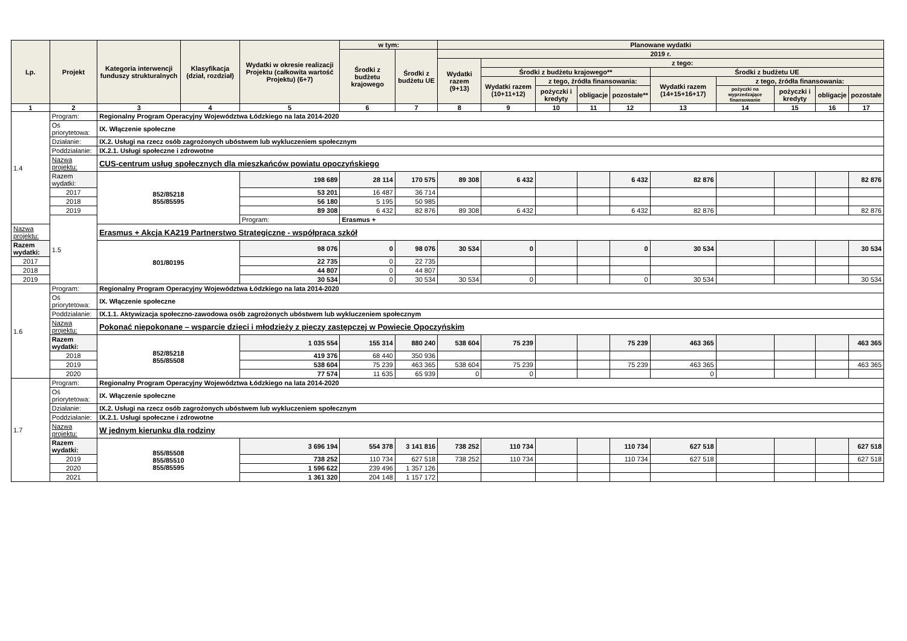| Lp. | Projekt | Kategoria interwencji funduszy strukturalnych | Klasyfikacja (dział, rozdział) | Wydatki w okresie realizacji Projektu (całkowita wartość Projektu) (6+7) | w tym: | | Planowane wydatki | | | | | | | | | |
| --- | --- | --- | --- | --- | --- | --- | --- | --- | --- | --- | --- | --- | --- | --- | --- | --- |
| | | | | | Środki z budżetu krajowego | Środki z budżetu UE | 2019 r. | | | | | | | | | |
| | | | | | | | Wydatki razem (9+13) | z tego: | | | | | | | | |
| | | | | | | | | Środki z budżetu krajowego** | | | | Środki z budżetu UE | | | | |
| | | | | | | | | Wydatki razem (10+11+12) | z tego, źródła finansowania: | | | Wydatki razem (14+15+16+17) | z tego, źródła finansowania: | | | |
| | | | | | | | | | pożyczki i kredyty | obligacje | pozostałe** | | pożyczki na wyprzedzające finansowanie | pożyczki i kredyty | obligacje | pozostałe |
| 1 | 2 | 3 | 4 | 5 | 6 | 7 | 8 | 9 | 10 | 11 | 12 | 13 | 14 | 15 | 16 | 17 |
| 1.4 | Program: | Regionalny Program Operacyjny Województwa Łódzkiego na lata 2014-2020 | | | | | | | | | | | | | | |
| | Oś priorytetowa: | IX. Włączenie społeczne | | | | | | | | | | | | | | |
| | Działanie: | IX.2. Usługi na rzecz osób zagrożonych ubóstwem lub wykluczeniem społecznym | | | | | | | | | | | | | | |
| | Poddziałanie: | IX.2.1. Usługi społeczne i zdrowotne | | | | | | | | | | | | | | |
| | Nazwa projektu: | CUS-centrum usług społecznych dla mieszkańców powiatu opoczyńskiego | | | | | | | | | | | | | | |
| | Razem wydatki: | 852/85218 855/85595 | | 198 689 | 28 114 | 170 575 | 89 308 | 6 432 | | | 6 432 | 82 876 | | | | 82 876 |
| | 2017 | | | 53 201 | 16 487 | 36 714 | | | | | | | | | | |
| | 2018 | | | 56 180 | 5 195 | 50 985 | | | | | | | | | | |
| | 2019 | | | 89 308 | 6 432 | 82 876 | 89 308 | 6 432 | | | 6 432 | 82 876 | | | | 82 876 |
| | 1.5 | | | Program: | Erasmus + | | | | | | | | | | | |
| Nazwa projektu: | | Erasmus + Akcja KA219 Partnerstwo Strategiczne - współpraca szkół | | | | | | | | | | | | | | |
| Razem wydatki: | | 801/80195 | | 98 076 | 0 | 98 076 | 30 534 | 0 | | | 0 | 30 534 | | | | 30 534 |
| 2017 | | | | 22 735 | 0 | 22 735 | | | | | | | | | | |
| 2018 | | | | 44 807 | 0 | 44 807 | | | | | | | | | | |
| 2019 | | | | 30 534 | 0 | 30 534 | 30 534 | 0 | | | 0 | 30 534 | | | | 30 534 |
| 1.6 | Program: | Regionalny Program Operacyjny Województwa Łódzkiego na lata 2014-2020 | | | | | | | | | | | | | | |
| | Oś priorytetowa: | IX. Włączenie społeczne | | | | | | | | | | | | | | |
| | Poddziałanie: | IX.1.1. Aktywizacja społeczno-zawodowa osób zagrożonych ubóstwem lub wykluczeniem społecznym | | | | | | | | | | | | | | |
| | Nazwa projektu: | Pokonać niepokonane – wsparcie dzieci i młodzieży z pieczy zastępczej w Powiecie Opoczyńskim | | | | | | | | | | | | | | |
| | Razem wydatki: | 852/85218 855/85508 | | 1 035 554 | 155 314 | 880 240 | 538 604 | 75 239 | | | 75 239 | 463 365 | | | | 463 365 |
| | 2018 | | | 419 376 | 68 440 | 350 936 | | | | | | | | | | |
| | 2019 | | | 538 604 | 75 239 | 463 365 | 538 604 | 75 239 | | | 75 239 | 463 365 | | | | 463 365 |
| | 2020 | | | 77 574 | 11 635 | 65 939 | 0 | 0 | | | | 0 | | | | |
| 1.7 | Program: | Regionalny Program Operacyjny Województwa Łódzkiego na lata 2014-2020 | | | | | | | | | | | | | | |
| | Oś priorytetowa: | IX. Włączenie społeczne | | | | | | | | | | | | | | |
| | Działanie: | IX.2. Usługi na rzecz osób zagrożonych ubóstwem lub wykluczeniem społecznym | | | | | | | | | | | | | | |
| | Poddziałanie: | IX.2.1. Usługi społeczne i zdrowotne | | | | | | | | | | | | | | |
| | Nazwa projektu: | W jednym kierunku dla rodziny | | | | | | | | | | | | | | |
| | Razem wydatki: | 855/85508 855/85510 855/85595 | | 3 696 194 | 554 378 | 3 141 816 | 738 252 | 110 734 | | | 110 734 | 627 518 | | | | 627 518 |
| | 2019 | | | 738 252 | 110 734 | 627 518 | 738 252 | 110 734 | | | 110 734 | 627 518 | | | | 627 518 |
| | 2020 | | | 1 596 622 | 239 496 | 1 357 126 | | | | | | | | | | |
| | 2021 | | | 1 361 320 | 204 148 | 1 157 172 | | | | | | | | | | |